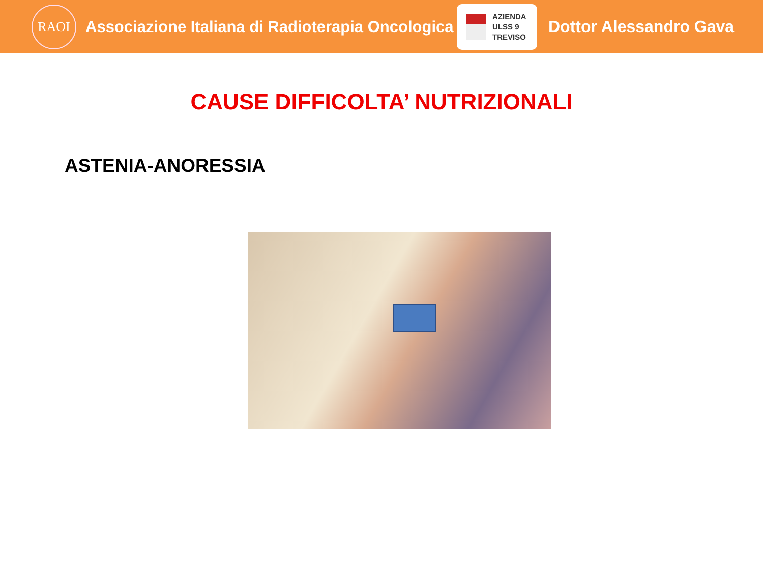RAOI
Associazione Italiana di Radioterapia Oncologica
AZIENDA
ULSS 9
TREVISO
Dottor Alessandro Gava
CAUSE DIFFICOLTA’ NUTRIZIONALI
ASTENIA-ANORESSIA